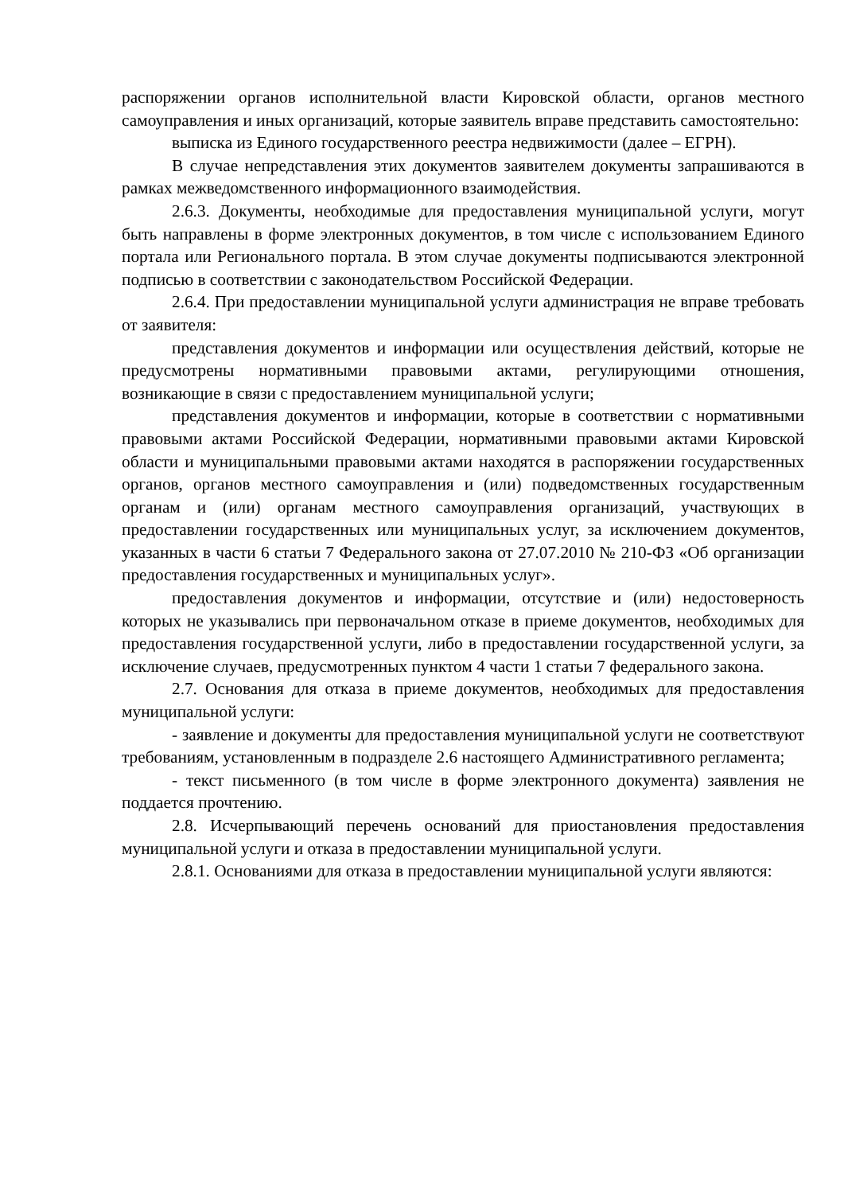распоряжении органов исполнительной власти Кировской области, органов местного самоуправления и иных организаций, которые заявитель вправе представить самостоятельно:
выписка из Единого государственного реестра недвижимости (далее – ЕГРН).
В случае непредставления этих документов заявителем документы запрашиваются в рамках межведомственного информационного взаимодействия.
2.6.3. Документы, необходимые для предоставления муниципальной услуги, могут быть направлены в форме электронных документов, в том числе с использованием Единого портала или Регионального портала. В этом случае документы подписываются электронной подписью в соответствии с законодательством Российской Федерации.
2.6.4. При предоставлении муниципальной услуги администрация не вправе требовать от заявителя:
представления документов и информации или осуществления действий, которые не предусмотрены нормативными правовыми актами, регулирующими отношения, возникающие в связи с предоставлением муниципальной услуги;
представления документов и информации, которые в соответствии с нормативными правовыми актами Российской Федерации, нормативными правовыми актами Кировской области и муниципальными правовыми актами находятся в распоряжении государственных органов, органов местного самоуправления и (или) подведомственных государственным органам и (или) органам местного самоуправления организаций, участвующих в предоставлении государственных или муниципальных услуг, за исключением документов, указанных в части 6 статьи 7 Федерального закона от 27.07.2010 № 210-ФЗ «Об организации предоставления государственных и муниципальных услуг».
предоставления документов и информации, отсутствие и (или) недостоверность которых не указывались при первоначальном отказе в приеме документов, необходимых для предоставления государственной услуги, либо в предоставлении государственной услуги, за исключение случаев, предусмотренных пунктом 4 части 1 статьи 7 федерального закона.
2.7. Основания для отказа в приеме документов, необходимых для предоставления муниципальной услуги:
- заявление и документы для предоставления муниципальной услуги не соответствуют требованиям, установленным в подразделе 2.6 настоящего Административного регламента;
- текст письменного (в том числе в форме электронного документа) заявления не поддается прочтению.
2.8. Исчерпывающий перечень оснований для приостановления предоставления муниципальной услуги и отказа в предоставлении муниципальной услуги.
2.8.1. Основаниями для отказа в предоставлении муниципальной услуги являются: